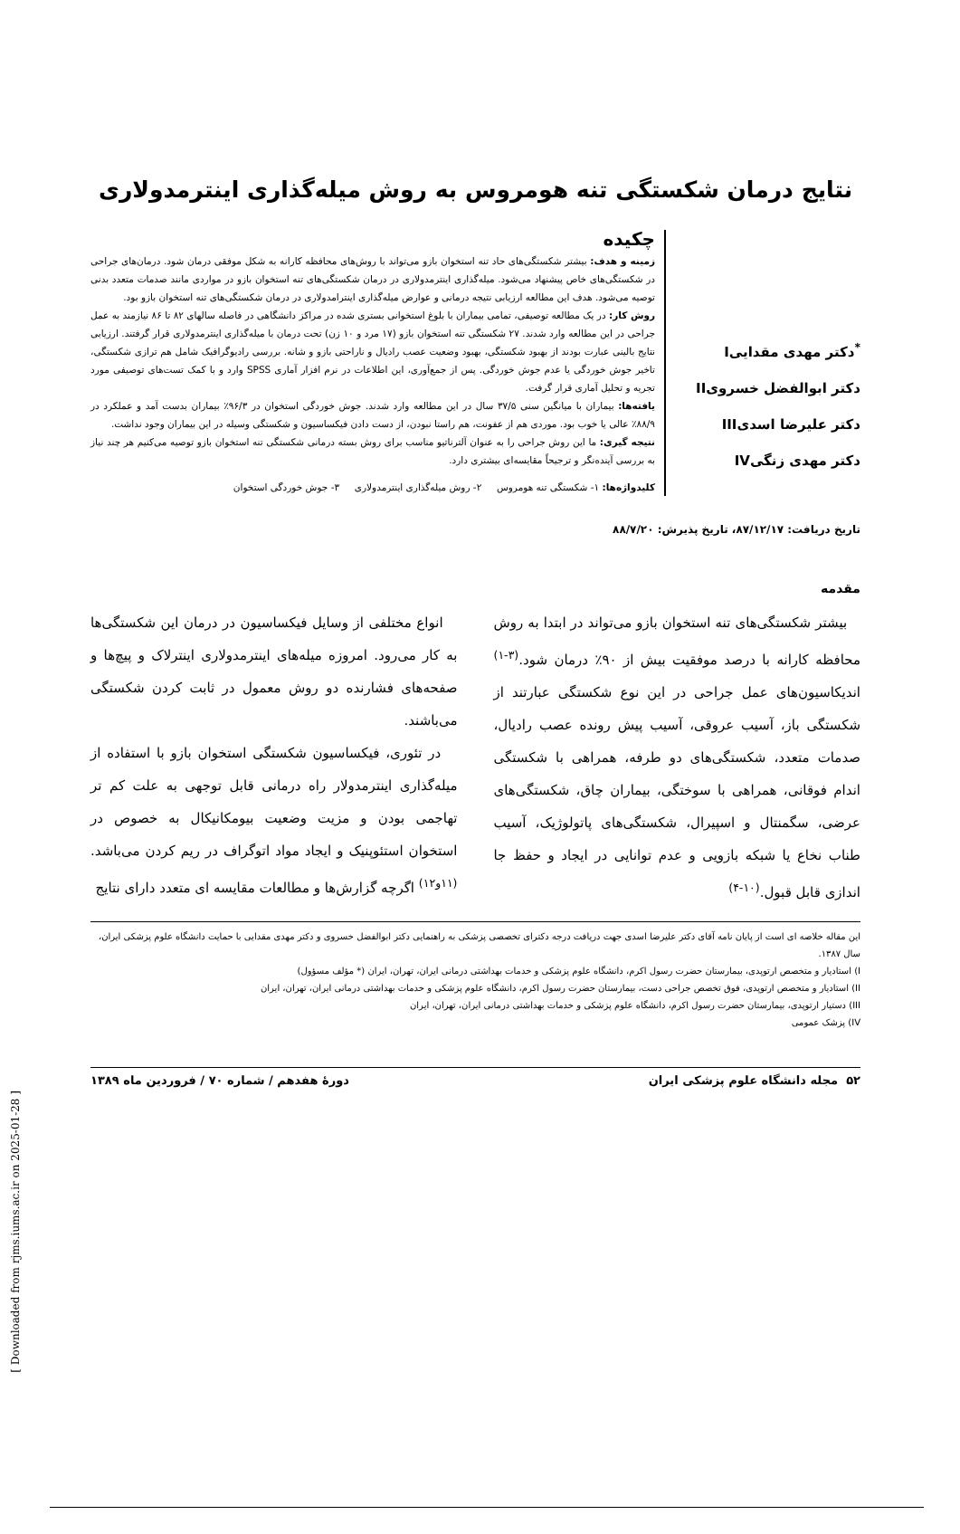نتایج درمان شکستگی تنه هومروس به روش میله‌گذاری اینترمدولاری
<sup>*</sup> دکتر مهدی مقداییI
دکتر ابوالفضل خسرویII
دکتر علیرضا اسدیIII
دکتر مهدی زنگیIV
چکیده
زمینه و هدف: بیشتر شکستگی‌های حاد تنه استخوان بازو می‌تواند با روش‌های محافظه کارانه به شکل موفقی درمان شود. درمان‌های جراحی در شکستگی‌های خاص پیشنهاد می‌شود. میله‌گذاری اینترمدولاری در درمان شکستگی‌های تنه استخوان بازو در مواردی مانند صدمات متعدد بدنی توصیه می‌شود. هدف این مطالعه ارزیابی نتیجه درمانی و عوارض میله‌گذاری اینترامدولاری در درمان شکستگی‌های تنه استخوان بازو بود.
روش کار: در یک مطالعه توصیفی، تمامی بیماران با بلوغ استخوانی بستری شده در مراکز دانشگاهی در فاصله سالهای ۸۲ تا ۸۶ نیازمند به عمل جراحی در این مطالعه وارد شدند. ۲۷ شکستگی تنه استخوان بازو (۱۷ مرد و ۱۰ زن) تحت درمان با میله‌گذاری اینترمدولاری قرار گرفتند. ارزیابی نتایج بالینی عبارت بودند از بهبود شکستگی، بهبود وضعیت عصب رادیال و ناراحتی بازو و شانه. بررسی رادیوگرافیک شامل هم ترازی شکستگی، تاخیر جوش خوردگی یا عدم جوش خوردگی. پس از جمع‌آوری، این اطلاعات در نرم افزار آماری SPSS وارد و با کمک تست‌های توصیفی مورد تجریه و تحلیل آماری قرار گرفت.
یافته‌ها: بیماران با میانگین سنی ۳۷/۵ سال در این مطالعه وارد شدند. جوش خوردگی استخوان در ۹۶/۳٪ بیماران بدست آمد و عملکرد در ۸۸/۹٪ عالی یا خوب بود. موردی هم از عفونت، هم راستا نبودن، از دست دادن فیکساسیون و شکستگی وسیله در این بیماران وجود نداشت.
نتیجه گیری: ما این روش جراحی را به عنوان آلترناتیو مناسب برای روش بسته درمانی شکستگی تنه استخوان بازو توصیه می‌کنیم هر چند نیاز به بررسی آینده‌نگر و ترجیحاً مقایسه‌ای بیشتری دارد.
کلیدواژه‌ها: ۱- شکستگی تنه هومروس ۲- روش میله‌گذاری اینترمدولاری ۳- جوش خوردگی استخوان
تاریخ دریافت: ۸۷/۱۲/۱۷، تاریخ پذیرش: ۸۸/۷/۲۰
مقدمه
بیشتر شکستگی‌های تنه استخوان بازو می‌تواند در ابتدا به روش محافظه کارانه با درصد موفقیت بیش از ۹۰٪ درمان شود.<sup>(۳-۱)</sup> اندیکاسیون‌های عمل جراحی در این نوع شکستگی عبارتند از شکستگی باز، آسیب عروقی، آسیب پیش رونده عصب رادیال، صدمات متعدد، شکستگی‌های دو طرفه، همراهی با شکستگی اندام فوقانی، همراهی با سوختگی، بیماران چاق، شکستگی‌های عرضی، سگمنتال و اسپیرال، شکستگی‌های پاتولوژیک، آسیب طناب نخاع یا شبکه بازویی و عدم توانایی در ایجاد و حفظ جا اندازی قابل قبول.<sup>(۱۰-۴)</sup>
انواع مختلفی از وسایل فیکساسیون در درمان این شکستگی‌ها به کار می‌رود. امروزه میله‌های اینترمدولاری اینترلاک و پیچ‌ها و صفحه‌های فشارنده دو روش معمول در ثابت کردن شکستگی می‌باشند.
در تئوری، فیکساسیون شکستگی استخوان بازو با استفاده از میله‌گذاری اینترمدولار راه درمانی قابل توجهی به علت کم تر تهاجمی بودن و مزیت وضعیت بیومکانیکال به خصوص در استخوان استئوپنیک و ایجاد مواد اتوگراف در ریم کردن می‌باشد.<sup>(۱۱و۱۲)</sup> اگرچه گزارش‌ها و مطالعات مقایسه ای متعدد دارای نتایج
این مقاله خلاصه ای است از پایان نامه آقای دکتر علیرضا اسدی جهت دریافت درجه دکترای تخصصی پزشکی به راهنمایی دکتر ابوالفضل خسروی و دکتر مهدی مقدایی با حمایت دانشگاه علوم پزشکی ایران، سال ۱۳۸۷.
I) استادیار و متخصص ارتوپدی، بیمارستان حضرت رسول اکرم، دانشگاه علوم پزشکی و خدمات بهداشتی درمانی ایران، تهران، ایران (* مؤلف مسؤول)
II) استادیار و متخصص ارتوپدی، فوق تخصص جراحی دست، بیمارستان حضرت رسول اکرم، دانشگاه علوم پزشکی و خدمات بهداشتی درمانی ایران، تهران، ایران
III) دستیار ارتوپدی، بیمارستان حضرت رسول اکرم، دانشگاه علوم پزشکی و خدمات بهداشتی درمانی ایران، تهران، ایران
IV) پزشک عمومی
۵۲ مجله دانشگاه علوم پزشکی ایران دورهٔ هفدهم / شماره ۷۰ / فروردین ماه ۱۳۸۹
[ Downloaded from rjms.iums.ac.ir on 2025-01-28 ]